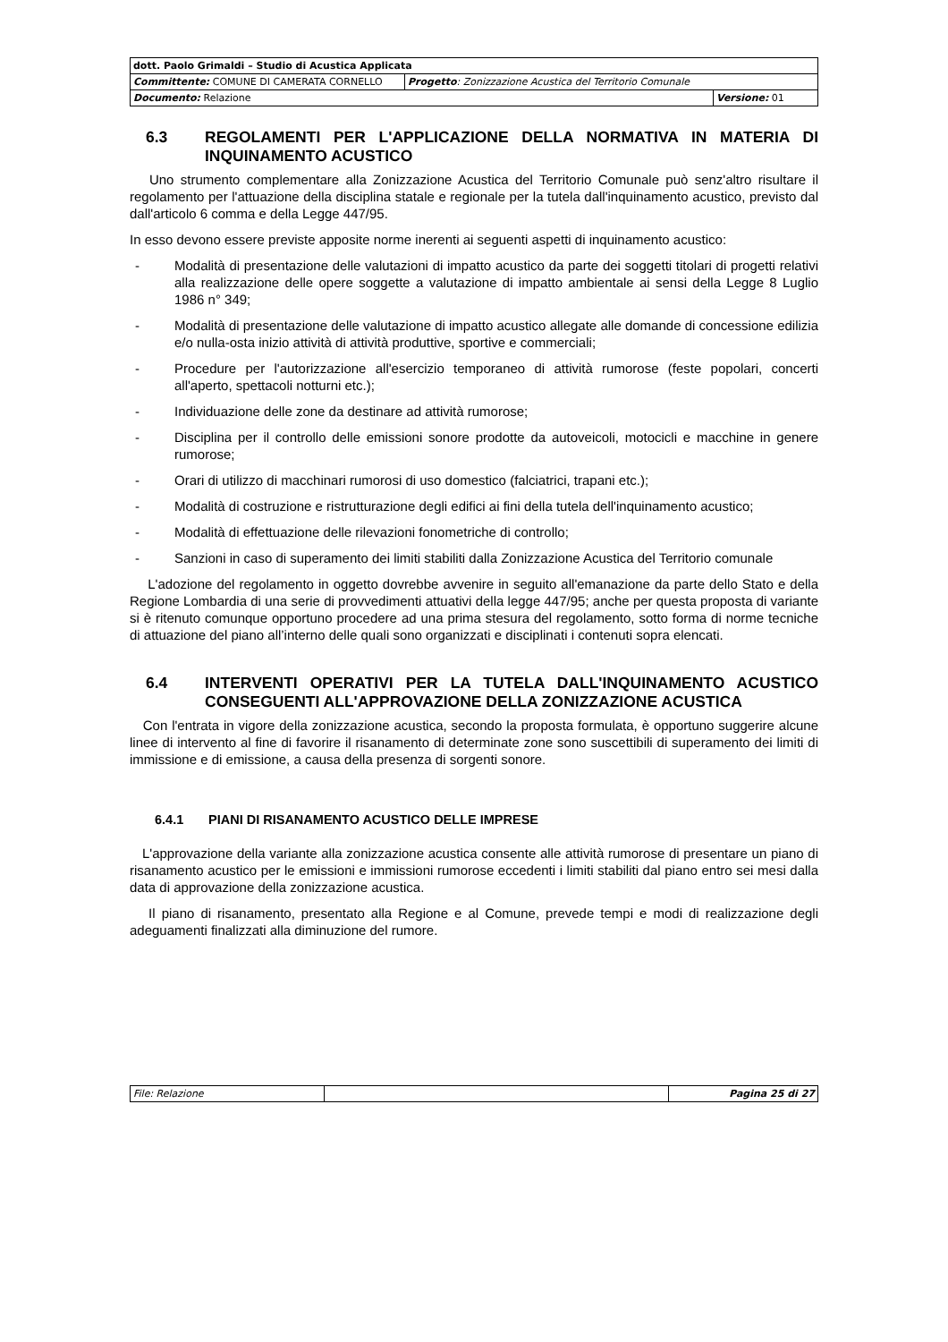| dott. Paolo Grimaldi – Studio di Acustica Applicata | | |
| Committente: COMUNE DI CAMERATA CORNELLO | Progetto : Zonizzazione Acustica del Territorio Comunale | |
| Documento: Relazione | | Versione: 01 |
6.3 REGOLAMENTI PER L'APPLICAZIONE DELLA NORMATIVA IN MATERIA DI INQUINAMENTO ACUSTICO
Uno strumento complementare alla Zonizzazione Acustica del Territorio Comunale può senz'altro risultare il regolamento per l'attuazione della disciplina statale e regionale per la tutela dall'inquinamento acustico, previsto dal dall'articolo 6 comma e della Legge 447/95.
In esso devono essere previste apposite norme inerenti ai seguenti aspetti di inquinamento acustico:
- Modalità di presentazione delle valutazioni di impatto acustico da parte dei soggetti titolari di progetti relativi alla realizzazione delle opere soggette a valutazione di impatto ambientale ai sensi della Legge 8 Luglio 1986 n° 349;
- Modalità di presentazione delle valutazione di impatto acustico allegate alle domande di concessione edilizia e/o nulla-osta inizio attività di attività produttive, sportive e commerciali;
- Procedure per l'autorizzazione all'esercizio temporaneo di attività rumorose (feste popolari, concerti all'aperto, spettacoli notturni etc.);
- Individuazione delle zone da destinare ad attività rumorose;
- Disciplina per il controllo delle emissioni sonore prodotte da autoveicoli, motocicli e macchine in genere rumorose;
- Orari di utilizzo di macchinari rumorosi di uso domestico (falciatrici, trapani etc.);
- Modalità di costruzione e ristrutturazione degli edifici ai fini della tutela dell'inquinamento acustico;
- Modalità di effettuazione delle rilevazioni fonometriche di controllo;
- Sanzioni in caso di superamento dei limiti stabiliti dalla Zonizzazione Acustica del Territorio comunale
L'adozione del regolamento in oggetto dovrebbe avvenire in seguito all'emanazione da parte dello Stato e della Regione Lombardia di una serie di provvedimenti attuativi della legge 447/95; anche per questa proposta di variante si è ritenuto comunque opportuno procedere ad una prima stesura del regolamento, sotto forma di norme tecniche di attuazione del piano all’interno delle quali sono organizzati e disciplinati i contenuti sopra elencati.
6.4 INTERVENTI OPERATIVI PER LA TUTELA DALL'INQUINAMENTO ACUSTICO CONSEGUENTI ALL'APPROVAZIONE DELLA ZONIZZAZIONE ACUSTICA
Con l'entrata in vigore della zonizzazione acustica, secondo la proposta formulata, è opportuno suggerire alcune linee di intervento al fine di favorire il risanamento di determinate zone sono suscettibili di superamento dei limiti di immissione e di emissione, a causa della presenza di sorgenti sonore.
6.4.1 PIANI DI RISANAMENTO ACUSTICO DELLE IMPRESE
L'approvazione della variante alla zonizzazione acustica consente alle attività rumorose di presentare un piano di risanamento acustico per le emissioni e immissioni rumorose eccedenti i limiti stabiliti dal piano entro sei mesi dalla data di approvazione della zonizzazione acustica.
Il piano di risanamento, presentato alla Regione e al Comune, prevede tempi e modi di realizzazione degli adeguamenti finalizzati alla diminuzione del rumore.
| File: Relazione | | Pagina 25 di 27 |